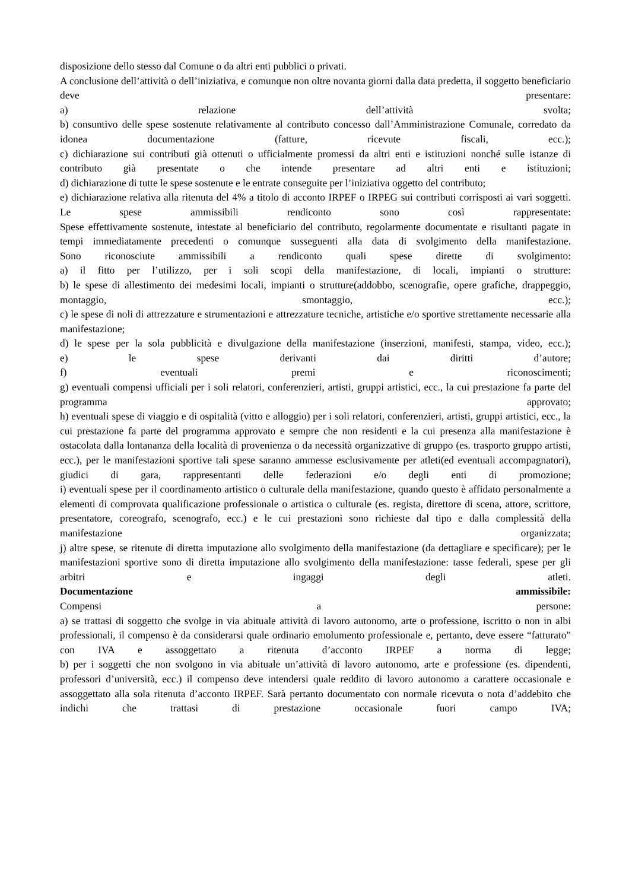disposizione dello stesso dal Comune o da altri enti pubblici o privati.
A conclusione dell’attività o dell’iniziativa, e comunque non oltre novanta giorni dalla data predetta, il soggetto beneficiario deve presentare:
a) relazione dell’attività svolta;
b) consuntivo delle spese sostenute relativamente al contributo concesso dall’Amministrazione Comunale, corredato da idonea documentazione (fatture, ricevute fiscali, ecc.);
c) dichiarazione sui contributi già ottenuti o ufficialmente promessi da altri enti e istituzioni nonché sulle istanze di contributo già presentate o che intende presentare ad altri enti e istituzioni;
d) dichiarazione di tutte le spese sostenute e le entrate conseguite per l’iniziativa oggetto del contributo;
e) dichiarazione relativa alla ritenuta del 4% a titolo di acconto IRPEF o IRPEG sui contributi corrisposti ai vari soggetti.
Le spese ammissibili rendiconto sono così rappresentate:
Spese effettivamente sostenute, intestate al beneficiario del contributo, regolarmente documentate e risultanti pagate in tempi immediatamente precedenti o comunque susseguenti alla data di svolgimento della manifestazione.
Sono riconosciute ammissibili a rendiconto quali spese dirette di svolgimento:
a) il fitto per l’utilizzo, per i soli scopi della manifestazione, di locali, impianti o strutture:
b) le spese di allestimento dei medesimi locali, impianti o strutture(addobbo, scenografie, opere grafiche, drappeggio, montaggio, smontaggio, ecc.);
c) le spese di noli di attrezzature e strumentazioni e attrezzature tecniche, artistiche e/o sportive strettamente necessarie alla manifestazione;
d) le spese per la sola pubblicità e divulgazione della manifestazione (inserzioni, manifesti, stampa, video, ecc.);
e) le spese derivanti dai diritti d’autore;
f) eventuali premi e riconoscimenti;
g) eventuali compensi ufficiali per i soli relatori, conferenzieri, artisti, gruppi artistici, ecc., la cui prestazione fa parte del programma approvato;
h) eventuali spese di viaggio e di ospitalità (vitto e alloggio) per i soli relatori, conferenzieri, artisti, gruppi artistici, ecc., la cui prestazione fa parte del programma approvato e sempre che non residenti e la cui presenza alla manifestazione è ostacolata dalla lontananza della località di provenienza o da necessità organizzative di gruppo (es. trasporto gruppo artisti, ecc.), per le manifestazioni sportive tali spese saranno ammesse esclusivamente per atleti(ed eventuali accompagnatori), giudici di gara, rappresentanti delle federazioni e/o degli enti di promozione;
i) eventuali spese per il coordinamento artistico o culturale della manifestazione, quando questo è affidato personalmente a elementi di comprovata qualificazione professionale o artistica o culturale (es. regista, direttore di scena, attore, scrittore, presentatore, coreografo, scenografo, ecc.) e le cui prestazioni sono richieste dal tipo e dalla complessità della manifestazione organizzata;
j) altre spese, se ritenute di diretta imputazione allo svolgimento della manifestazione (da dettagliare e specificare); per le manifestazioni sportive sono di diretta imputazione allo svolgimento della manifestazione: tasse federali, spese per gli arbitri e ingaggi degli atleti.
Documentazione ammissibile:
Compensi a persone:
a) se trattasi di soggetto che svolge in via abituale attività di lavoro autonomo, arte o professione, iscritto o non in albi professionali, il compenso è da considerarsi quale ordinario emolumento professionale e, pertanto, deve essere “fatturato” con IVA e assoggettato a ritenuta d’acconto IRPEF a norma di legge;
b) per i soggetti che non svolgono in via abituale un’attività di lavoro autonomo, arte e professione (es. dipendenti, professori d’università, ecc.) il compenso deve intendersi quale reddito di lavoro autonomo a carattere occasionale e assoggettato alla sola ritenuta d’acconto IRPEF. Sarà pertanto documentato con normale ricevuta o nota d’addebito che indichi che trattasi di prestazione occasionale fuori campo IVA;